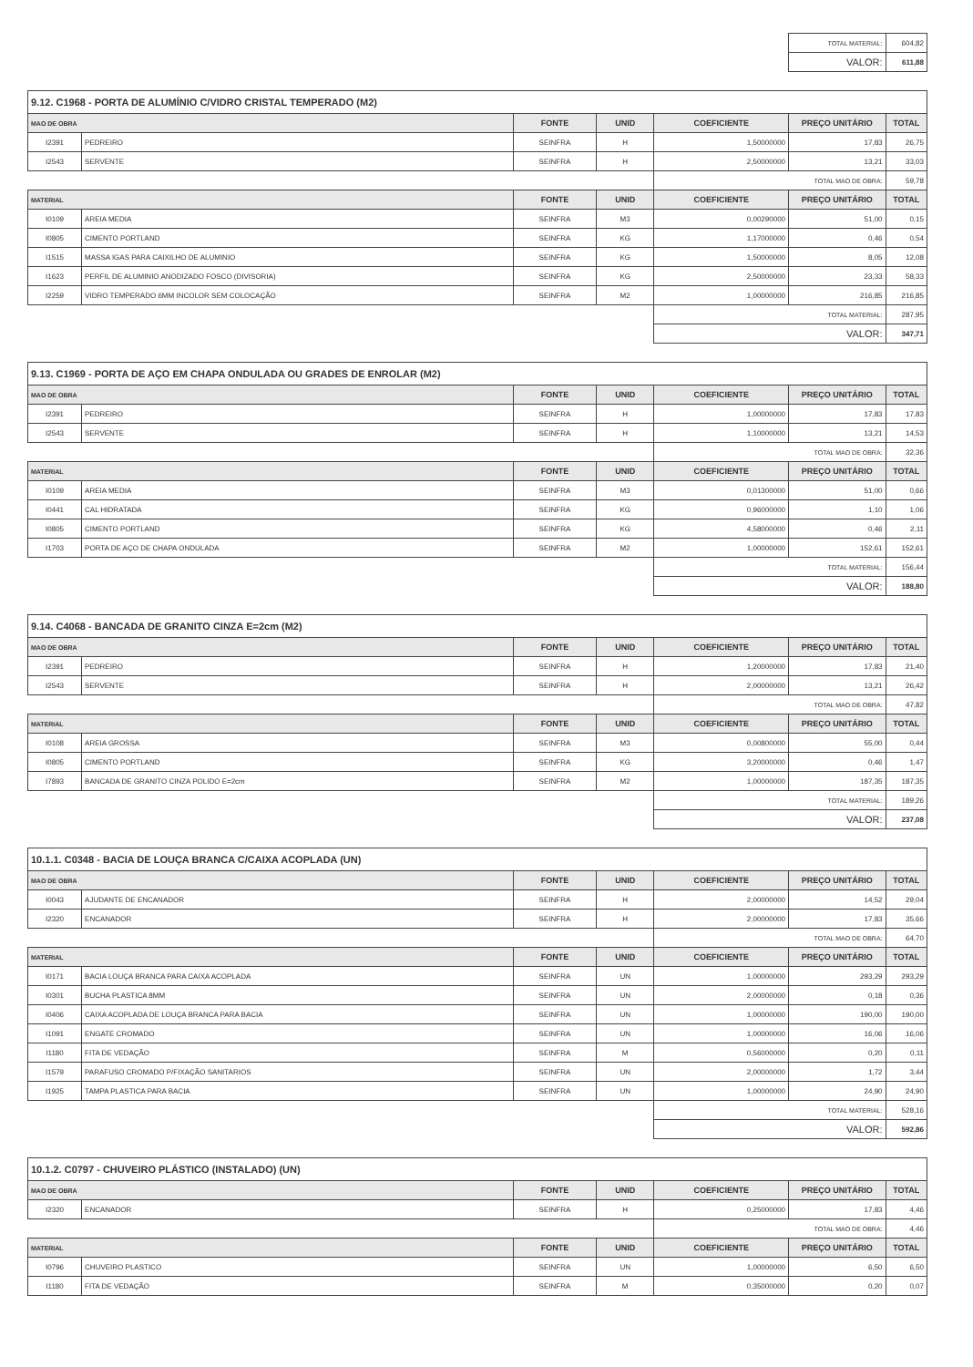| | | | | | TOTAL MATERIAL: | 604,82 |
| | | | | | VALOR: | 611,88 |
| 9.12. C1968 - PORTA DE ALUMÍNIO C/VIDRO CRISTAL TEMPERADO (M2) | | | | | | |
| MAO DE OBRA | | FONTE | UNID | COEFICIENTE | PREÇO UNITÁRIO | TOTAL |
| I2391 | PEDREIRO | SEINFRA | H | 1,50000000 | 17,83 | 26,75 |
| I2543 | SERVENTE | SEINFRA | H | 2,50000000 | 13,21 | 33,03 |
| | | | | TOTAL MAO DE OBRA: | | 59,78 |
| MATERIAL | | FONTE | UNID | COEFICIENTE | PREÇO UNITÁRIO | TOTAL |
| I0109 | AREIA MEDIA | SEINFRA | M3 | 0,00290000 | 51,00 | 0,15 |
| I0805 | CIMENTO PORTLAND | SEINFRA | KG | 1,17000000 | 0,46 | 0,54 |
| I1515 | MASSA IGAS PARA CAIXILHO DE ALUMINIO | SEINFRA | KG | 1,50000000 | 8,05 | 12,08 |
| I1623 | PERFIL DE ALUMINIO ANODIZADO FOSCO (DIVISORIA) | SEINFRA | KG | 2,50000000 | 23,33 | 58,33 |
| I2259 | VIDRO TEMPERADO 6MM INCOLOR SEM COLOCAÇÃO | SEINFRA | M2 | 1,00000000 | 216,85 | 216,85 |
| | | | | TOTAL MATERIAL: | | 287,95 |
| | | | | VALOR: | | 347,71 |
| 9.13. C1969 - PORTA DE AÇO EM CHAPA ONDULADA OU GRADES DE ENROLAR (M2) | | | | | | |
| MAO DE OBRA | | FONTE | UNID | COEFICIENTE | PREÇO UNITÁRIO | TOTAL |
| I2391 | PEDREIRO | SEINFRA | H | 1,00000000 | 17,83 | 17,83 |
| I2543 | SERVENTE | SEINFRA | H | 1,10000000 | 13,21 | 14,53 |
| | | | | TOTAL MAO DE OBRA: | | 32,36 |
| MATERIAL | | FONTE | UNID | COEFICIENTE | PREÇO UNITÁRIO | TOTAL |
| I0109 | AREIA MEDIA | SEINFRA | M3 | 0,01300000 | 51,00 | 0,66 |
| I0441 | CAL HIDRATADA | SEINFRA | KG | 0,96000000 | 1,10 | 1,06 |
| I0805 | CIMENTO PORTLAND | SEINFRA | KG | 4,58000000 | 0,46 | 2,11 |
| I1703 | PORTA DE AÇO DE CHAPA ONDULADA | SEINFRA | M2 | 1,00000000 | 152,61 | 152,61 |
| | | | | TOTAL MATERIAL: | | 156,44 |
| | | | | VALOR: | | 188,80 |
| 9.14. C4068 - BANCADA DE GRANITO CINZA E=2cm (M2) | | | | | | |
| MAO DE OBRA | | FONTE | UNID | COEFICIENTE | PREÇO UNITÁRIO | TOTAL |
| I2391 | PEDREIRO | SEINFRA | H | 1,20000000 | 17,83 | 21,40 |
| I2543 | SERVENTE | SEINFRA | H | 2,00000000 | 13,21 | 26,42 |
| | | | | TOTAL MAO DE OBRA: | | 47,82 |
| MATERIAL | | FONTE | UNID | COEFICIENTE | PREÇO UNITÁRIO | TOTAL |
| I0108 | AREIA GROSSA | SEINFRA | M3 | 0,00800000 | 55,00 | 0,44 |
| I0805 | CIMENTO PORTLAND | SEINFRA | KG | 3,20000000 | 0,46 | 1,47 |
| I7893 | BANCADA DE GRANITO CINZA POLIDO E=2cm | SEINFRA | M2 | 1,00000000 | 187,35 | 187,35 |
| | | | | TOTAL MATERIAL: | | 189,26 |
| | | | | VALOR: | | 237,08 |
| 10.1.1. C0348 - BACIA DE LOUÇA BRANCA C/CAIXA ACOPLADA (UN) | | | | | | |
| MAO DE OBRA | | FONTE | UNID | COEFICIENTE | PREÇO UNITÁRIO | TOTAL |
| I0043 | AJUDANTE DE ENCANADOR | SEINFRA | H | 2,00000000 | 14,52 | 29,04 |
| I2320 | ENCANADOR | SEINFRA | H | 2,00000000 | 17,83 | 35,66 |
| | | | | TOTAL MAO DE OBRA: | | 64,70 |
| MATERIAL | | FONTE | UNID | COEFICIENTE | PREÇO UNITÁRIO | TOTAL |
| I0171 | BACIA LOUÇA BRANCA PARA CAIXA ACOPLADA | SEINFRA | UN | 1,00000000 | 293,29 | 293,29 |
| I0301 | BUCHA PLASTICA 8MM | SEINFRA | UN | 2,00000000 | 0,18 | 0,36 |
| I0406 | CAIXA ACOPLADA DE LOUÇA BRANCA PARA BACIA | SEINFRA | UN | 1,00000000 | 190,00 | 190,00 |
| I1091 | ENGATE CROMADO | SEINFRA | UN | 1,00000000 | 16,06 | 16,06 |
| I1180 | FITA DE VEDAÇÃO | SEINFRA | M | 0,56000000 | 0,20 | 0,11 |
| I1579 | PARAFUSO CROMADO P/FIXAÇÃO SANITARIOS | SEINFRA | UN | 2,00000000 | 1,72 | 3,44 |
| I1925 | TAMPA PLASTICA PARA BACIA | SEINFRA | UN | 1,00000000 | 24,90 | 24,90 |
| | | | | TOTAL MATERIAL: | | 528,16 |
| | | | | VALOR: | | 592,86 |
| 10.1.2. C0797 - CHUVEIRO PLÁSTICO (INSTALADO) (UN) | | | | | | |
| MAO DE OBRA | | FONTE | UNID | COEFICIENTE | PREÇO UNITÁRIO | TOTAL |
| I2320 | ENCANADOR | SEINFRA | H | 0,25000000 | 17,83 | 4,46 |
| | | | | TOTAL MAO DE OBRA: | | 4,46 |
| MATERIAL | | FONTE | UNID | COEFICIENTE | PREÇO UNITÁRIO | TOTAL |
| I0796 | CHUVEIRO PLASTICO | SEINFRA | UN | 1,00000000 | 6,50 | 6,50 |
| I1180 | FITA DE VEDAÇÃO | SEINFRA | M | 0,35000000 | 0,20 | 0,07 |